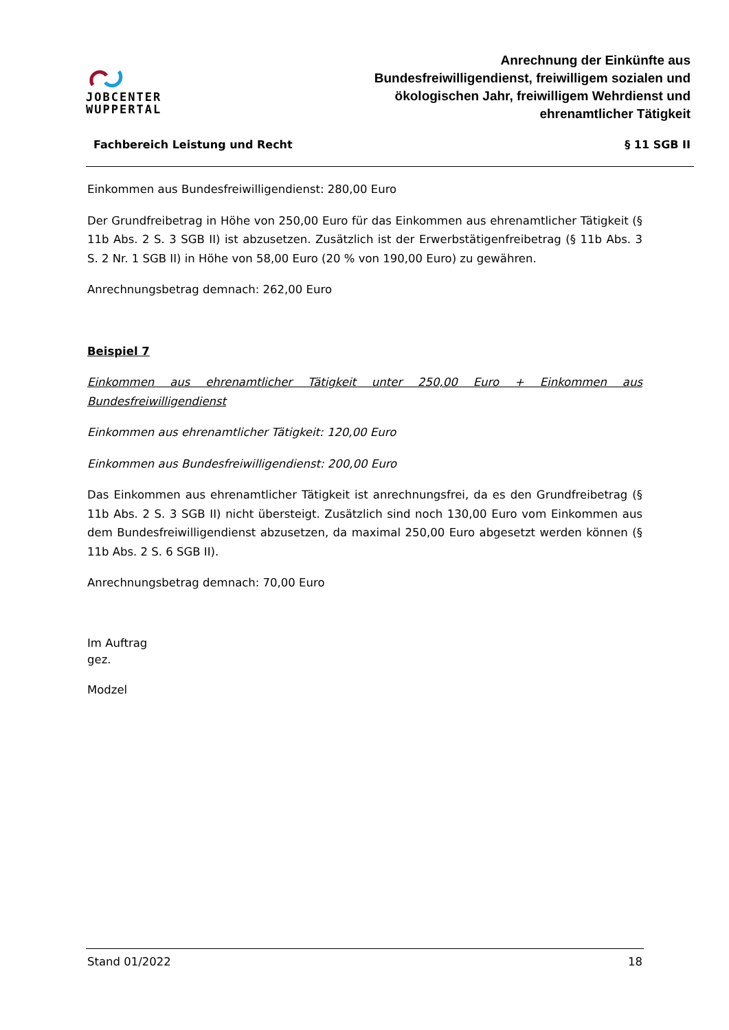JOBCENTER
WUPPERTAL
Anrechnung der Einkünfte aus
Bundesfreiwilligendienst, freiwilligem sozialen und
ökologischen Jahr, freiwilligem Wehrdienst und
ehrenamtlicher Tätigkeit
Fachbereich Leistung und Recht § 11 SGB II
Einkommen aus Bundesfreiwilligendienst: 280,00 Euro
Der Grundfreibetrag in Höhe von 250,00 Euro für das Einkommen aus ehrenamtlicher Tätigkeit (§ 11b Abs. 2 S. 3 SGB II) ist abzusetzen. Zusätzlich ist der Erwerbstätigenfreibetrag (§ 11b Abs. 3 S. 2 Nr. 1 SGB II) in Höhe von 58,00 Euro (20 % von 190,00 Euro) zu gewähren.
Anrechnungsbetrag demnach: 262,00 Euro
Beispiel 7
Einkommen aus ehrenamtlicher Tätigkeit unter 250,00 Euro + Einkommen aus Bundesfreiwilligendienst
Einkommen aus ehrenamtlicher Tätigkeit: 120,00 Euro
Einkommen aus Bundesfreiwilligendienst: 200,00 Euro
Das Einkommen aus ehrenamtlicher Tätigkeit ist anrechnungsfrei, da es den Grundfreibetrag (§ 11b Abs. 2 S. 3 SGB II) nicht übersteigt. Zusätzlich sind noch 130,00 Euro vom Einkommen aus dem Bundesfreiwilligendienst abzusetzen, da maximal 250,00 Euro abgesetzt werden können (§ 11b Abs. 2 S. 6 SGB II).
Anrechnungsbetrag demnach: 70,00 Euro
Im Auftrag
gez.
Modzel
Stand 01/2022 18